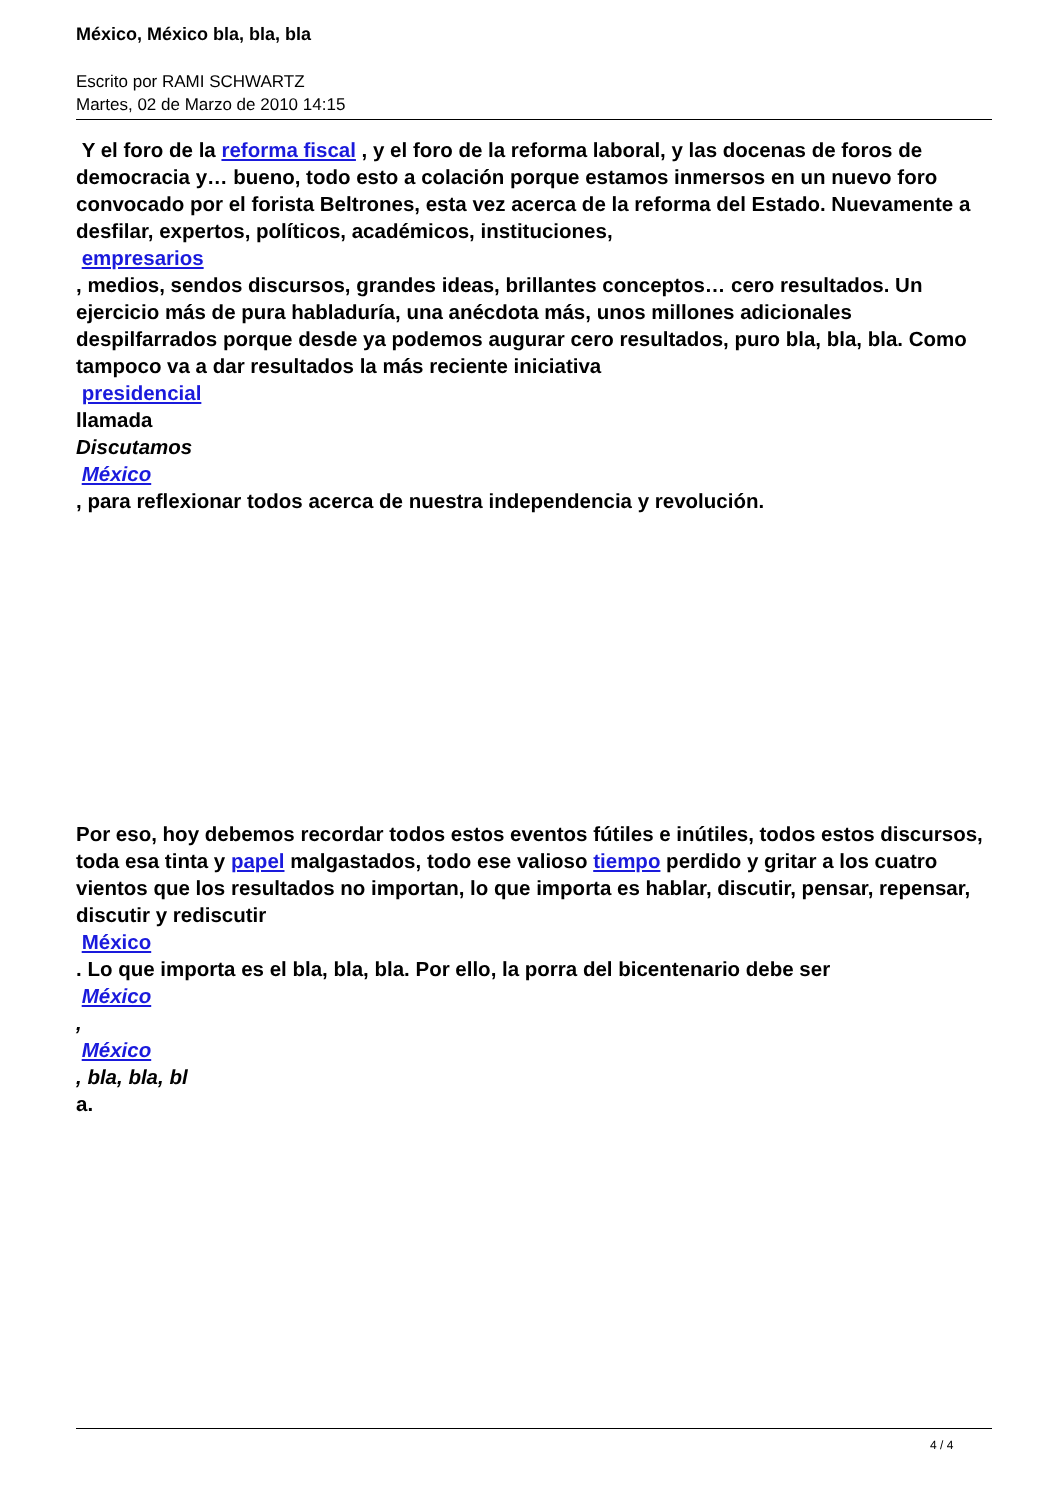México, México bla, bla, bla
Escrito por RAMI SCHWARTZ
Martes, 02 de Marzo de 2010 14:15
Y el foro de la reforma fiscal , y el foro de la reforma laboral, y las docenas de foros de democracia y… bueno, todo esto a colación porque estamos inmersos en un nuevo foro convocado por el forista Beltrones, esta vez acerca de la reforma del Estado. Nuevamente a desfilar, expertos, políticos, académicos, instituciones,
empresarios
, medios, sendos discursos, grandes ideas, brillantes conceptos… cero resultados. Un ejercicio más de pura habladuría, una anécdota más, unos millones adicionales despilfarrados porque desde ya podemos augurar cero resultados, puro bla, bla, bla. Como tampoco va a dar resultados la más reciente iniciativa
presidencial
llamada
Discutamos
México
, para reflexionar todos acerca de nuestra independencia y revolución.
Por eso, hoy debemos recordar todos estos eventos fútiles e inútiles, todos estos discursos, toda esa tinta y papel malgastados, todo ese valioso tiempo perdido y gritar a los cuatro vientos que los resultados no importan, lo que importa es hablar, discutir, pensar, repensar, discutir y rediscutir
México
. Lo que importa es el bla, bla, bla. Por ello, la porra del bicentenario debe ser
México
,
México
, bla, bla, bl
a.
4 / 4